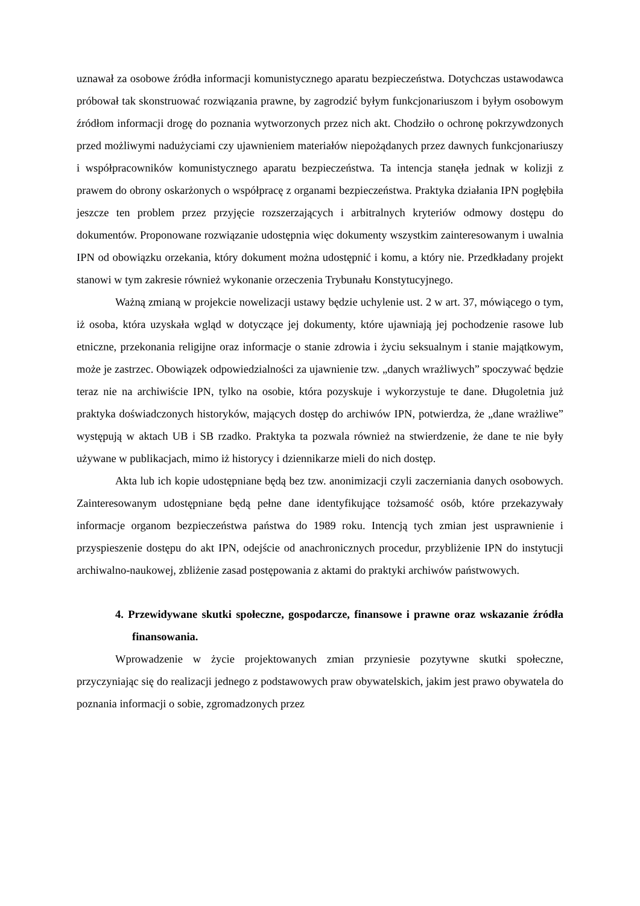uznawał za osobowe źródła informacji komunistycznego aparatu bezpieczeństwa. Dotychczas ustawodawca próbował tak skonstruować rozwiązania prawne, by zagrodzić byłym funkcjonariuszom i byłym osobowym źródłom informacji drogę do poznania wytworzonych przez nich akt. Chodziło o ochronę pokrzywdzonych przed możliwymi nadużyciami czy ujawnieniem materiałów niepożądanych przez dawnych funkcjonariuszy i współpracowników komunistycznego aparatu bezpieczeństwa. Ta intencja stanęła jednak w kolizji z prawem do obrony oskarżonych o współpracę z organami bezpieczeństwa. Praktyka działania IPN pogłębiła jeszcze ten problem przez przyjęcie rozszerzających i arbitralnych kryteriów odmowy dostępu do dokumentów. Proponowane rozwiązanie udostępnia więc dokumenty wszystkim zainteresowanym i uwalnia IPN od obowiązku orzekania, który dokument można udostępnić i komu, a który nie. Przedkładany projekt stanowi w tym zakresie również wykonanie orzeczenia Trybunału Konstytucyjnego.
Ważną zmianą w projekcie nowelizacji ustawy będzie uchylenie ust. 2 w art. 37, mówiącego o tym, iż osoba, która uzyskała wgląd w dotyczące jej dokumenty, które ujawniają jej pochodzenie rasowe lub etniczne, przekonania religijne oraz informacje o stanie zdrowia i życiu seksualnym i stanie majątkowym, może je zastrzec. Obowiązek odpowiedzialności za ujawnienie tzw. „danych wrażliwych” spoczywać będzie teraz nie na archiwiście IPN, tylko na osobie, która pozyskuje i wykorzystuje te dane. Długoletnia już praktyka doświadczonych historyków, mających dostęp do archiwów IPN, potwierdza, że „dane wrażliwe” występują w aktach UB i SB rzadko. Praktyka ta pozwala również na stwierdzenie, że dane te nie były używane w publikacjach, mimo iż historycy i dziennikarze mieli do nich dostęp.
Akta lub ich kopie udostępniane będą bez tzw. anonimizacji czyli zaczerniania danych osobowych. Zainteresowanym udostępniane będą pełne dane identyfikujące tożsamość osób, które przekazywały informacje organom bezpieczeństwa państwa do 1989 roku. Intencją tych zmian jest usprawnienie i przyspieszenie dostępu do akt IPN, odejście od anachronicznych procedur, przybliżenie IPN do instytucji archiwalno-naukowej, zbliżenie zasad postępowania z aktami do praktyki archiwów państwowych.
4. Przewidywane skutki społeczne, gospodarcze, finansowe i prawne oraz wskazanie źródła finansowania.
Wprowadzenie w życie projektowanych zmian przyniesie pozytywne skutki społeczne, przyczyniając się do realizacji jednego z podstawowych praw obywatelskich, jakim jest prawo obywatela do poznania informacji o sobie, zgromadzonych przez